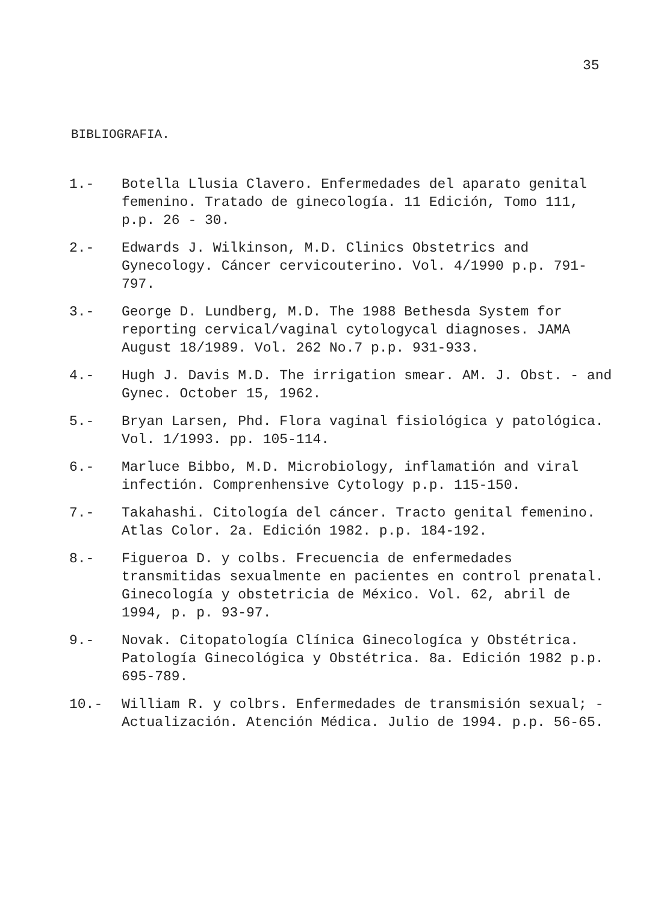35
BIBLIOGRAFIA.
1.- Botella Llusia Clavero. Enfermedades del aparato genital femenino. Tratado de ginecología. 11 Edición, Tomo 111, p.p. 26 - 30.
2.- Edwards J. Wilkinson, M.D. Clinics Obstetrics and Gynecology. Cáncer cervicouterino. Vol. 4/1990 p.p. 791-797.
3.- George D. Lundberg, M.D. The 1988 Bethesda System for reporting cervical/vaginal cytologycal diagnoses. JAMA August 18/1989. Vol. 262 No.7 p.p. 931-933.
4.- Hugh J. Davis M.D. The irrigation smear. AM. J. Obst. - and Gynec. October 15, 1962.
5.- Bryan Larsen, Phd. Flora vaginal fisiológica y patológica. Vol. 1/1993. pp. 105-114.
6.- Marluce Bibbo, M.D. Microbiology, inflamatión and viral infectión. Comprenhensive Cytology p.p. 115-150.
7.- Takahashi. Citología del cáncer. Tracto genital femenino. Atlas Color. 2a. Edición 1982. p.p. 184-192.
8.- Figueroa D. y colbs. Frecuencia de enfermedades transmitidas sexualmente en pacientes en control prenatal. Ginecología y obstetricia de México. Vol. 62, abril de 1994, p. p. 93-97.
9.- Novak. Citopatología Clínica Ginecologíca y Obstétrica. Patología Ginecológica y Obstétrica. 8a. Edición 1982 p.p. 695-789.
10.- William R. y colbrs. Enfermedades de transmisión sexual; - Actualización. Atención Médica. Julio de 1994. p.p. 56-65.